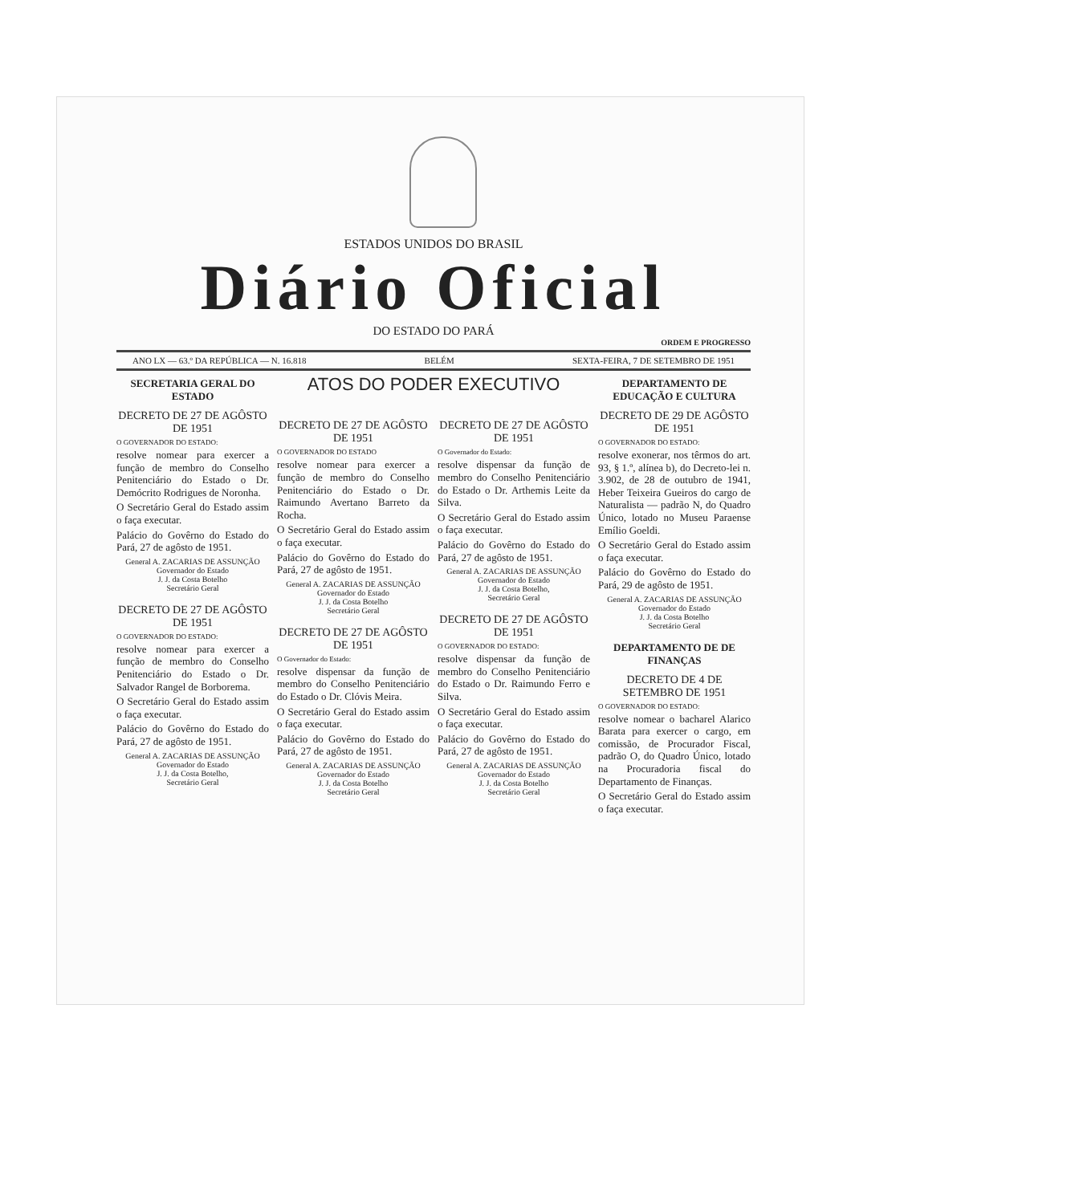ESTADOS UNIDOS DO BRASIL
Diário Oficial
DO ESTADO DO PARÁ
ORDEM E PROGRESSO
ANO LX — 63.º DA REPÚBLICA — N. 16.818 BELÉM SEXTA-FEIRA, 7 DE SETEMBRO DE 1951
SECRETARIA GERAL DO ESTADO
DECRETO DE 27 DE AGÔSTO DE 1951
O GOVERNADOR DO ESTADO:
resolve nomear para exercer a função de membro do Conselho Penitenciário do Estado o Dr. Demócrito Rodrigues de Noronha.
O Secretário Geral do Estado assim o faça executar.
Palácio do Govêrno do Estado do Pará, 27 de agôsto de 1951.
General A. ZACARIAS DE ASSUNÇÃO
Governador do Estado
J. J. da Costa Botelho
Secretário Geral
DECRETO DE 27 DE AGÔSTO DE 1951
O GOVERNADOR DO ESTADO:
resolve nomear para exercer a função de membro do Conselho Penitenciário do Estado o Dr. Salvador Rangel de Borborema.
O Secretário Geral do Estado assim o faça executar.
Palácio do Govêrno do Estado do Pará, 27 de agôsto de 1951.
General A. ZACARIAS DE ASSUNÇÃO
Governador do Estado
J. J. da Costa Botelho,
Secretário Geral
ATOS DO PODER EXECUTIVO
DECRETO DE 27 DE AGÔSTO DE 1951
O GOVERNADOR DO ESTADO
resolve nomear para exercer a função de membro do Conselho Penitenciário do Estado o Dr. Raimundo Avertano Barreto da Rocha.
O Secretário Geral do Estado assim o faça executar.
Palácio do Govêrno do Estado do Pará, 27 de agôsto de 1951.
General A. ZACARIAS DE ASSUNÇÃO
Governador do Estado
J. J. da Costa Botelho
Secretário Geral
DECRETO DE 27 DE AGÔSTO DE 1951
O Governador do Estado:
resolve dispensar da função de membro do Conselho Penitenciário do Estado o Dr. Clóvis Meira.
O Secretário Geral do Estado assim o faça executar.
Palácio do Govêrno do Estado do Pará, 27 de agôsto de 1951.
General A. ZACARIAS DE ASSUNÇÃO
Governador do Estado
J. J. da Costa Botelho
Secretário Geral
DECRETO DE 27 DE AGÔSTO DE 1951
O Governador do Estado:
resolve dispensar da função de membro do Conselho Penitenciário do Estado o Dr. Arthemis Leite da Silva.
O Secretário Geral do Estado assim o faça executar.
Palácio do Govêrno do Estado do Pará, 27 de agôsto de 1951.
General A. ZACARIAS DE ASSUNÇÃO
Governador do Estado
J. J. da Costa Botelho,
Secretário Geral
DECRETO DE 27 DE AGÔSTO DE 1951
O GOVERNADOR DO ESTADO:
resolve dispensar da função de membro do Conselho Penitenciário do Estado o Dr. Raimundo Ferro e Silva.
O Secretário Geral do Estado assim o faça executar.
Palácio do Govêrno do Estado do Pará, 27 de agôsto de 1951.
General A. ZACARIAS DE ASSUNÇÃO
Governador do Estado
J. J. da Costa Botelho
Secretário Geral
DEPARTAMENTO DE EDUCAÇÃO E CULTURA
DECRETO DE 29 DE AGÔSTO DE 1951
O GOVERNADOR DO ESTADO:
resolve exonerar, nos têrmos do art. 93, § 1.º, alínea b), do Decreto-lei n. 3.902, de 28 de outubro de 1941, Heber Teixeira Gueiros do cargo de Naturalista — padrão N, do Quadro Único, lotado no Museu Paraense Emílio Goeldi.
O Secretário Geral do Estado assim o faça executar.
Palácio do Govêrno do Estado do Pará, 29 de agôsto de 1951.
General A. ZACARIAS DE ASSUNÇÃO
Governador do Estado
J. J. da Costa Botelho
Secretário Geral
DEPARTAMENTO DE DE FINANÇAS
DECRETO DE 4 DE SETEMBRO DE 1951
O GOVERNADOR DO ESTADO:
resolve nomear o bacharel Alarico Barata para exercer o cargo, em comissão, de Procurador Fiscal, padrão O, do Quadro Único, lotado na Procuradoria fiscal do Departamento de Finanças.
O Secretário Geral do Estado assim o faça executar.